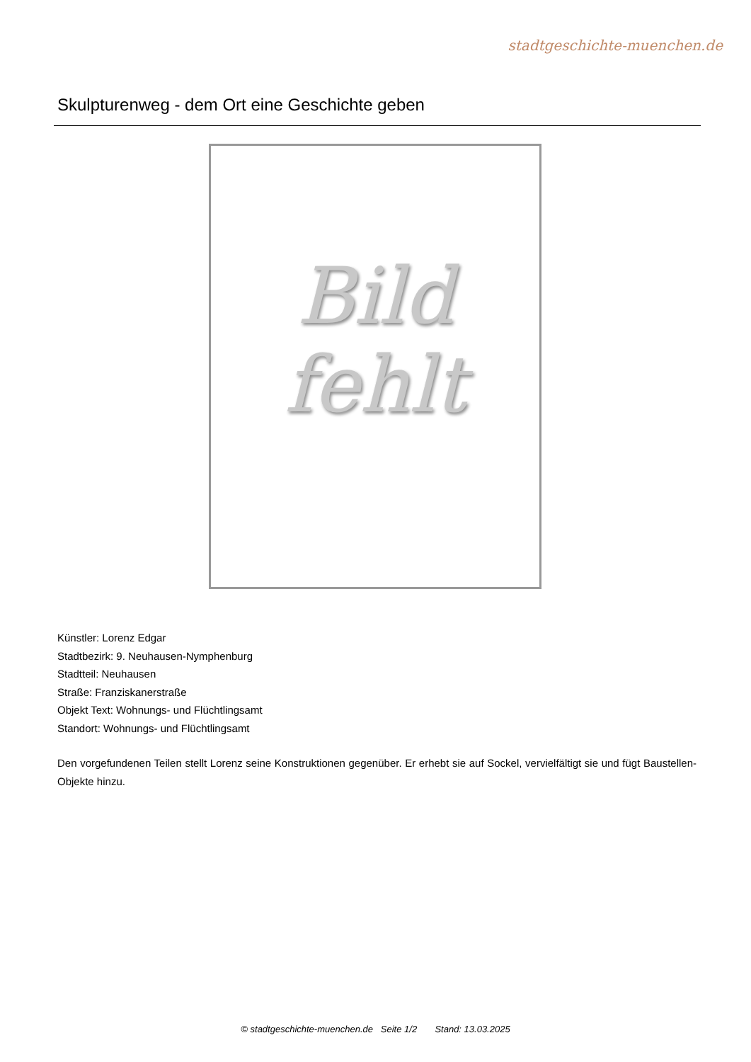stadtgeschichte-muenchen.de
Skulpturenweg - dem Ort eine Geschichte geben
Bild
fehlt
Künstler: Lorenz Edgar
Stadtbezirk: 9. Neuhausen-Nymphenburg
Stadtteil: Neuhausen
Straße: Franziskanerstraße
Objekt Text: Wohnungs- und Flüchtlingsamt
Standort: Wohnungs- und Flüchtlingsamt
Den vorgefundenen Teilen stellt Lorenz seine Konstruktionen gegenüber. Er erhebt sie auf Sockel, vervielfältigt sie und fügt Baustellen-Objekte hinzu.
© stadtgeschichte-muenchen.de Seite 1/2 Stand: 13.03.2025